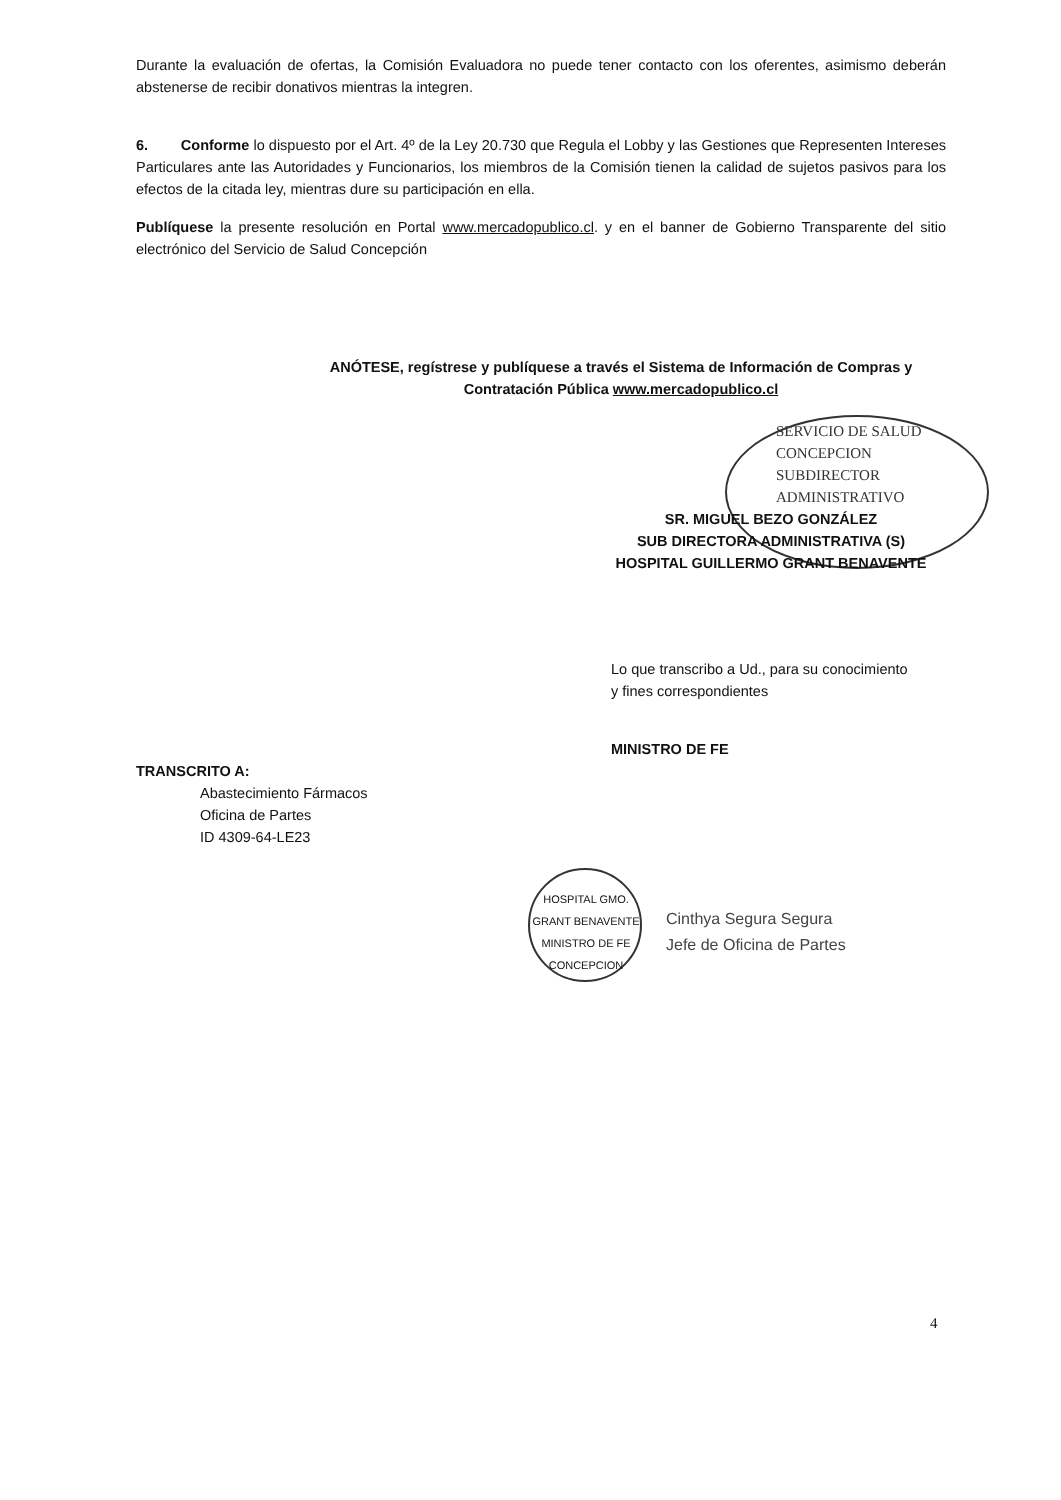Durante la evaluación de ofertas, la Comisión Evaluadora no puede tener contacto con los oferentes, asimismo deberán abstenerse de recibir donativos mientras la integren.
6. Conforme lo dispuesto por el Art. 4º de la Ley 20.730 que Regula el Lobby y las Gestiones que Representen Intereses Particulares ante las Autoridades y Funcionarios, los miembros de la Comisión tienen la calidad de sujetos pasivos para los efectos de la citada ley, mientras dure su participación en ella.
Publíquese la presente resolución en Portal www.mercadopublico.cl. y en el banner de Gobierno Transparente del sitio electrónico del Servicio de Salud Concepción
ANÓTESE, regístrese y publíquese a través el Sistema de Información de Compras y Contratación Pública www.mercadopublico.cl
SERVICIO DE SALUD CONCEPCION
SUBDIRECTOR ADMINISTRATIVO
SR. MIGUEL BEZO GONZÁLEZ
SUB DIRECTORA ADMINISTRATIVA (S)
HOSPITAL GUILLERMO GRANT BENAVENTE
Lo que transcribo a Ud., para su conocimiento
y fines correspondientes
MINISTRO DE FE
TRANSCRITO A:
Abastecimiento Fármacos
Oficina de Partes
ID 4309-64-LE23
HOSPITAL GMO. GRANT BENAVENTE
MINISTRO DE FE
CONCEPCION
Cinthya Segura Segura
Jefe de Oficina de Partes
4